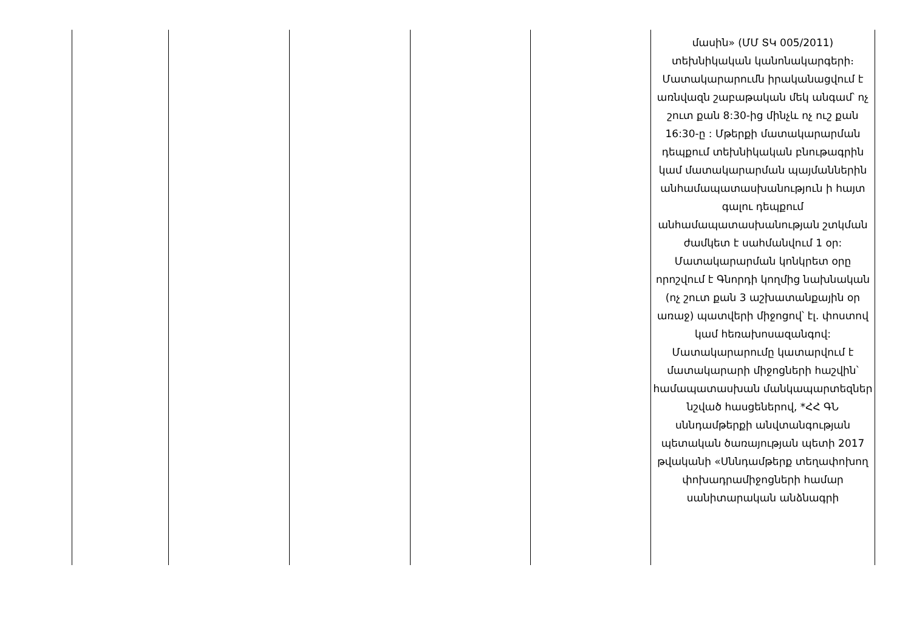| | | | | | մասին» (ՄՄ ՏԿ 005/2011) տեխնիկական կանոնակարգերի։ Մատակարարումն իրականացվում է առնվազն շաբաթական մեկ անգամ՝ ոչ շուտ քան 8:30-ից մինչև ոչ ուշ քան 16:30-ը : Մթերքի մատակարարման դեպքում տեխնիկական բնութագրին կամ մատակարարման պայմաններին անհամապատասխանություն ի հայտ գալու դեպքում անհամապատասխանության շտկման ժամկետ է սահմանվում 1 օր: Մատակարարման կոնկրետ օրը որոշվում է Գնորդի կողմից նախնական (ոչ շուտ քան 3 աշխատանքային օր առաջ) պատվերի միջոցով՝ էլ. փոստով կամ հեռախոսազանգով: Մատակարարումը կատարվում է մատակարարի միջոցների հաշվին՝ համապատասխան մանկապարտեզներ նշված հասցեներով, *ՀՀ ԳՆ սննդամթերքի անվտանգության պետական ծառայության պետի 2017 թվականի «Սննդամթերք տեղափոխող փոխադրամիջոցների համար սանիտարական անձնագրի |